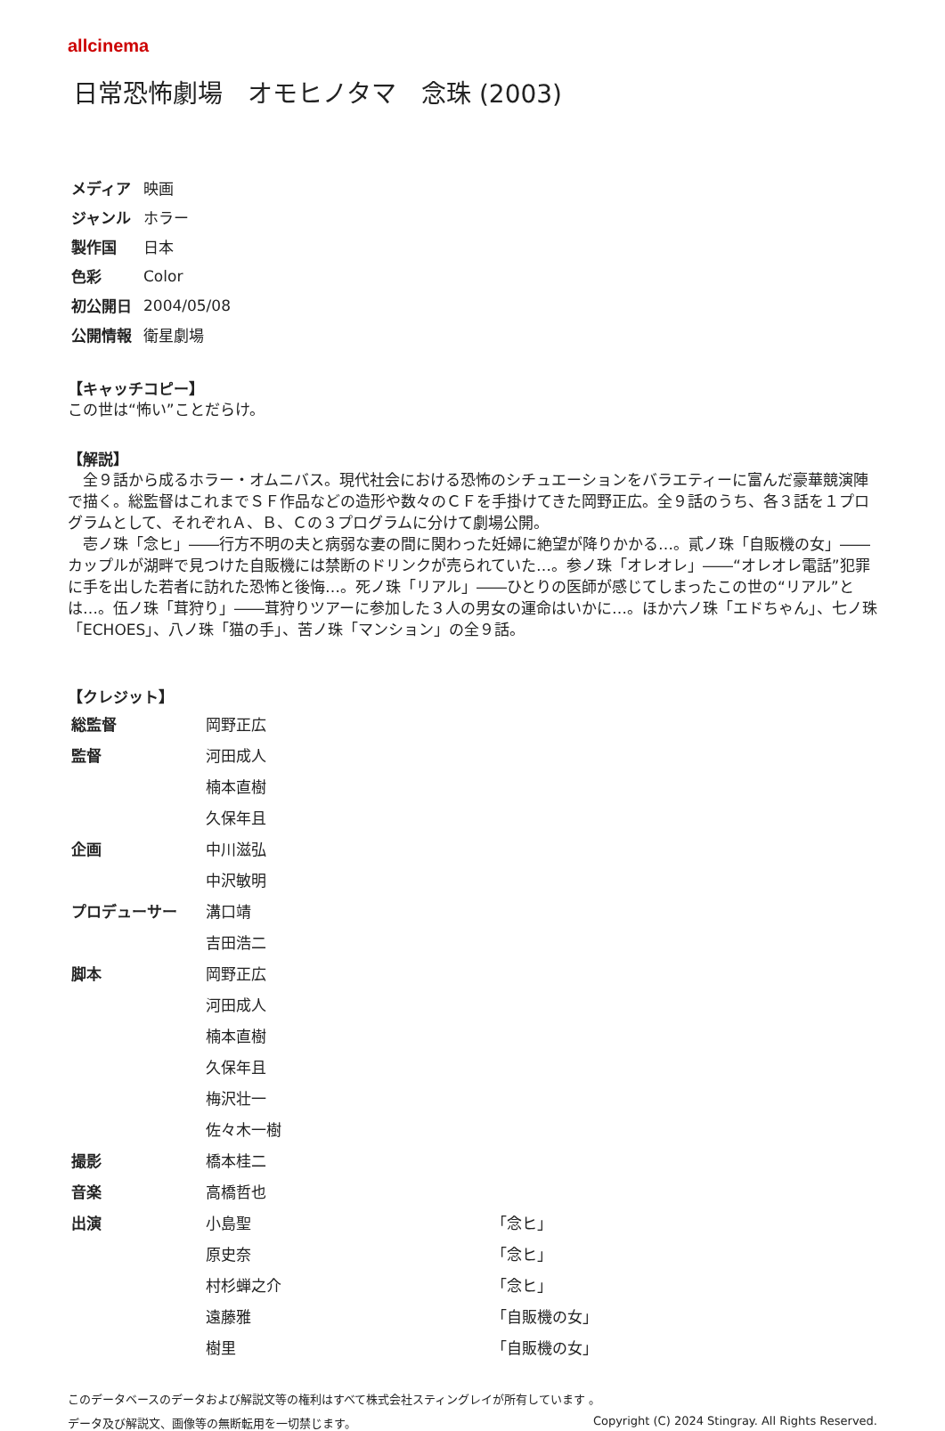allcinema
日常恐怖劇場　オモヒノタマ　念珠 (2003)
| メディア | 映画 |
| ジャンル | ホラー |
| 製作国 | 日本 |
| 色彩 | Color |
| 初公開日 | 2004/05/08 |
| 公開情報 | 衛星劇場 |
【キャッチコピー】
この世は“怖い”ことだらけ。
【解説】
　全９話から成るホラー・オムニバス。現代社会における恐怖のシチュエーションをバラエティーに富んだ豪華競演陣で描く。総監督はこれまでＳＦ作品などの造形や数々のＣＦを手掛けてきた岡野正広。全９話のうち、各３話を１プログラムとして、それぞれＡ、Ｂ、Ｃの３プログラムに分けて劇場公開。
　壱ノ珠「念ヒ」――行方不明の夫と病弱な妻の間に関わった妊婦に絶望が降りかかる…。貳ノ珠「自販機の女」――カップルが湖畔で見つけた自販機には禁断のドリンクが売られていた…。参ノ珠「オレオレ」――“オレオレ電話”犯罪に手を出した若者に訪れた恐怖と後悔…。死ノ珠「リアル」――ひとりの医師が感じてしまったこの世の“リアル”とは…。伍ノ珠「茸狩り」――茸狩りツアーに参加した３人の男女の運命はいかに…。ほか六ノ珠「エドちゃん」、七ノ珠「ECHOES」、八ノ珠「猫の手」、苦ノ珠「マンション」の全９話。
【クレジット】
| 総監督 | 岡野正広 | |
| 監督 | 河田成人 | |
| | 楠本直樹 | |
| | 久保年且 | |
| 企画 | 中川滋弘 | |
| | 中沢敏明 | |
| プロデューサー | 溝口靖 | |
| | 吉田浩二 | |
| 脚本 | 岡野正広 | |
| | 河田成人 | |
| | 楠本直樹 | |
| | 久保年且 | |
| | 梅沢壮一 | |
| | 佐々木一樹 | |
| 撮影 | 橋本桂二 | |
| 音楽 | 高橋哲也 | |
| 出演 | 小島聖 | 「念ヒ」 |
| | 原史奈 | 「念ヒ」 |
| | 村杉蝉之介 | 「念ヒ」 |
| | 遠藤雅 | 「自販機の女」 |
| | 樹里 | 「自販機の女」 |
このデータベースのデータおよび解説文等の権利はすべて株式会社スティングレイが所有しています 。
データ及び解説文、画像等の無断転用を一切禁じます。 Copyright (C) 2024 Stingray. All Rights Reserved.